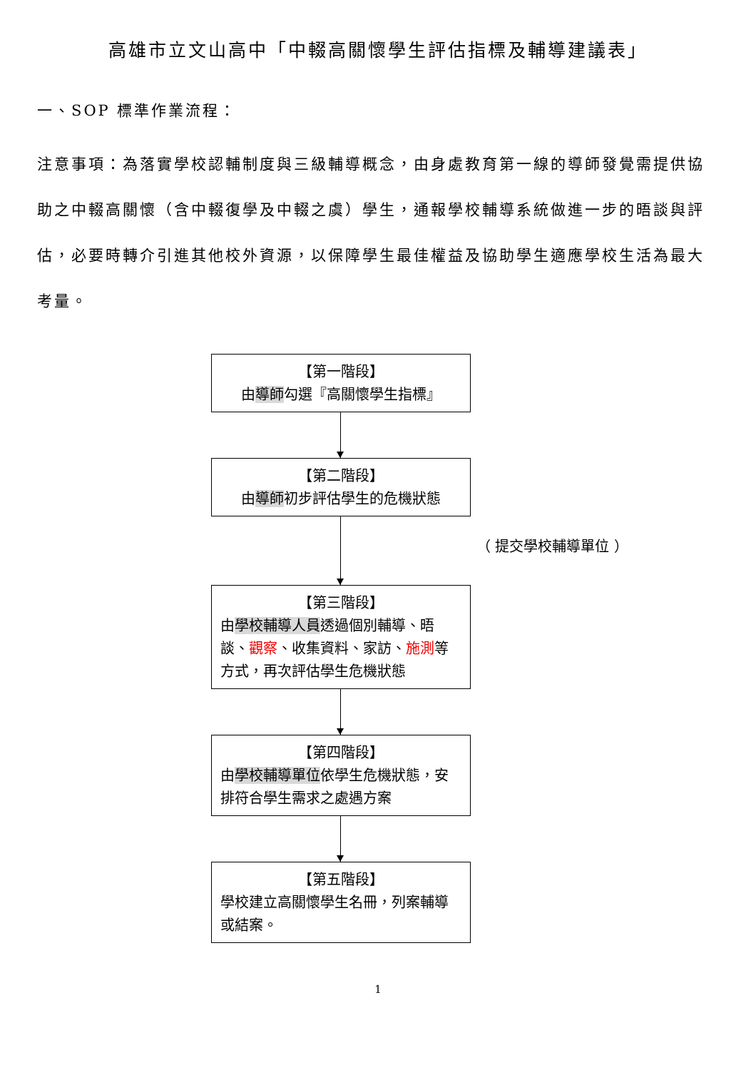高雄市立文山高中「中輟高關懷學生評估指標及輔導建議表」
一、SOP 標準作業流程：
注意事項：為落實學校認輔制度與三級輔導概念，由身處教育第一線的導師發覺需提供協助之中輟高關懷（含中輟復學及中輟之虞）學生，通報學校輔導系統做進一步的晤談與評估，必要時轉介引進其他校外資源，以保障學生最佳權益及協助學生適應學校生活為最大考量。
【第一階段】
由導師勾選『高關懷學生指標』
【第二階段】
由導師初步評估學生的危機狀態
（ 提交學校輔導單位 ）
【第三階段】
由學校輔導人員透過個別輔導、晤談、觀察、收集資料、家訪、施測等方式，再次評估學生危機狀態
【第四階段】
由學校輔導單位依學生危機狀態，安排符合學生需求之處遇方案
【第五階段】
學校建立高關懷學生名冊，列案輔導或結案。
1